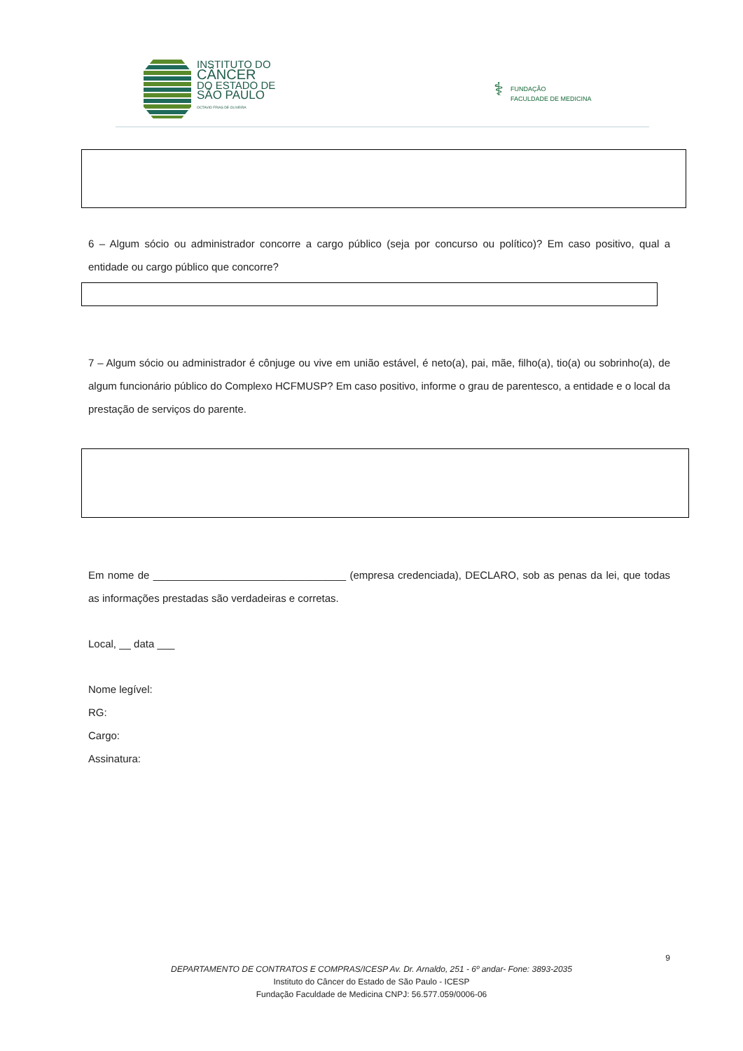INSTITUTO DO
CÂNCER
DO ESTADO DE
SÃO PAULO
OCTAVIO FRIAS DE OLIVEIRA
⚕ FUNDAÇÃO
FACULDADE DE MEDICINA
6 – Algum sócio ou administrador concorre a cargo público (seja por concurso ou político)? Em caso positivo, qual a entidade ou cargo público que concorre?
7 – Algum sócio ou administrador é cônjuge ou vive em união estável, é neto(a), pai, mãe, filho(a), tio(a) ou sobrinho(a), de algum funcionário público do Complexo HCFMUSP? Em caso positivo, informe o grau de parentesco, a entidade e o local da prestação de serviços do parente.
Em nome de _________________________________ (empresa credenciada), DECLARO, sob as penas da lei, que todas as informações prestadas são verdadeiras e corretas.
Local, __ data ___
Nome legível:
RG:
Cargo:
Assinatura:
9
DEPARTAMENTO DE CONTRATOS E COMPRAS/ICESP Av. Dr. Arnaldo, 251 - 6º andar- Fone: 3893-2035
Instituto do Câncer do Estado de São Paulo - ICESP
Fundação Faculdade de Medicina CNPJ: 56.577.059/0006-06